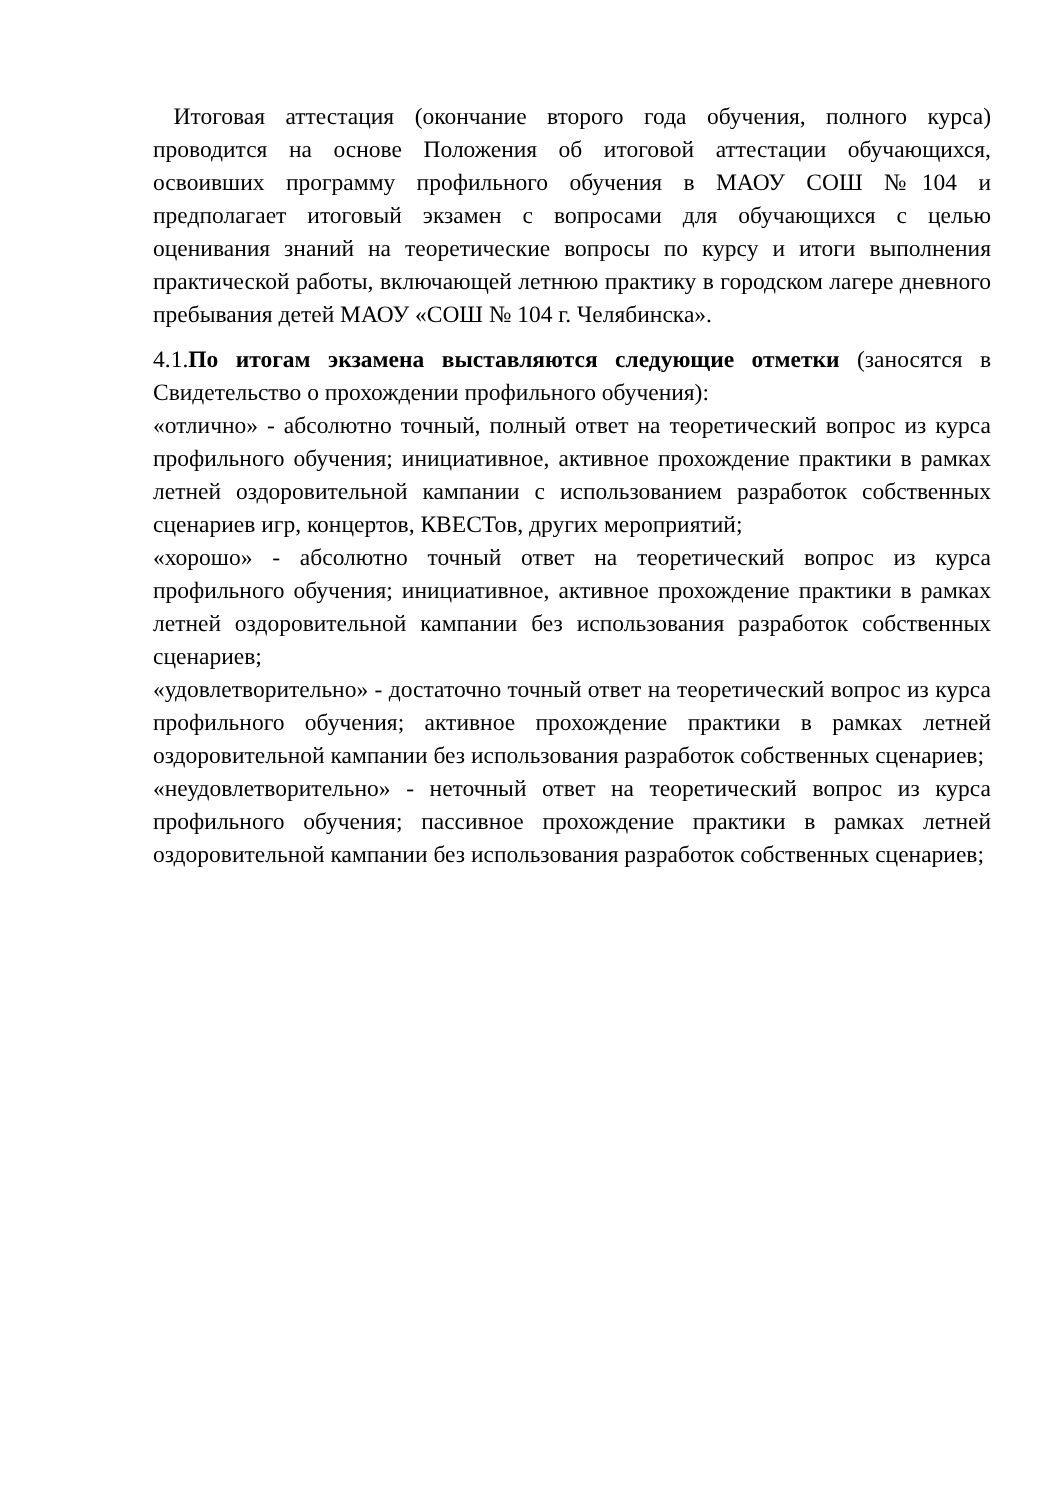Итоговая аттестация (окончание второго года обучения, полного курса) проводится на основе Положения об итоговой аттестации обучающихся, освоивших программу профильного обучения в МАОУ СОШ №104 и предполагает итоговый экзамен с вопросами для обучающихся с целью оценивания знаний на теоретические вопросы по курсу и итоги выполнения практической работы, включающей летнюю практику в городском лагере дневного пребывания детей МАОУ «СОШ № 104 г. Челябинска».
4.1.По итогам экзамена выставляются следующие отметки (заносятся в Свидетельство о прохождении профильного обучения):
«отлично» - абсолютно точный, полный ответ на теоретический вопрос из курса профильного обучения; инициативное, активное прохождение практики в рамках летней оздоровительной кампании с использованием разработок собственных сценариев игр, концертов, КВЕСТов, других мероприятий;
«хорошо» - абсолютно точный ответ на теоретический вопрос из курса профильного обучения; инициативное, активное прохождение практики в рамках летней оздоровительной кампании без использования разработок собственных сценариев;
«удовлетворительно» - достаточно точный ответ на теоретический вопрос из курса профильного обучения; активное прохождение практики в рамках летней оздоровительной кампании без использования разработок собственных сценариев;
«неудовлетворительно» - неточный ответ на теоретический вопрос из курса профильного обучения; пассивное прохождение практики в рамках летней оздоровительной кампании без использования разработок собственных сценариев;